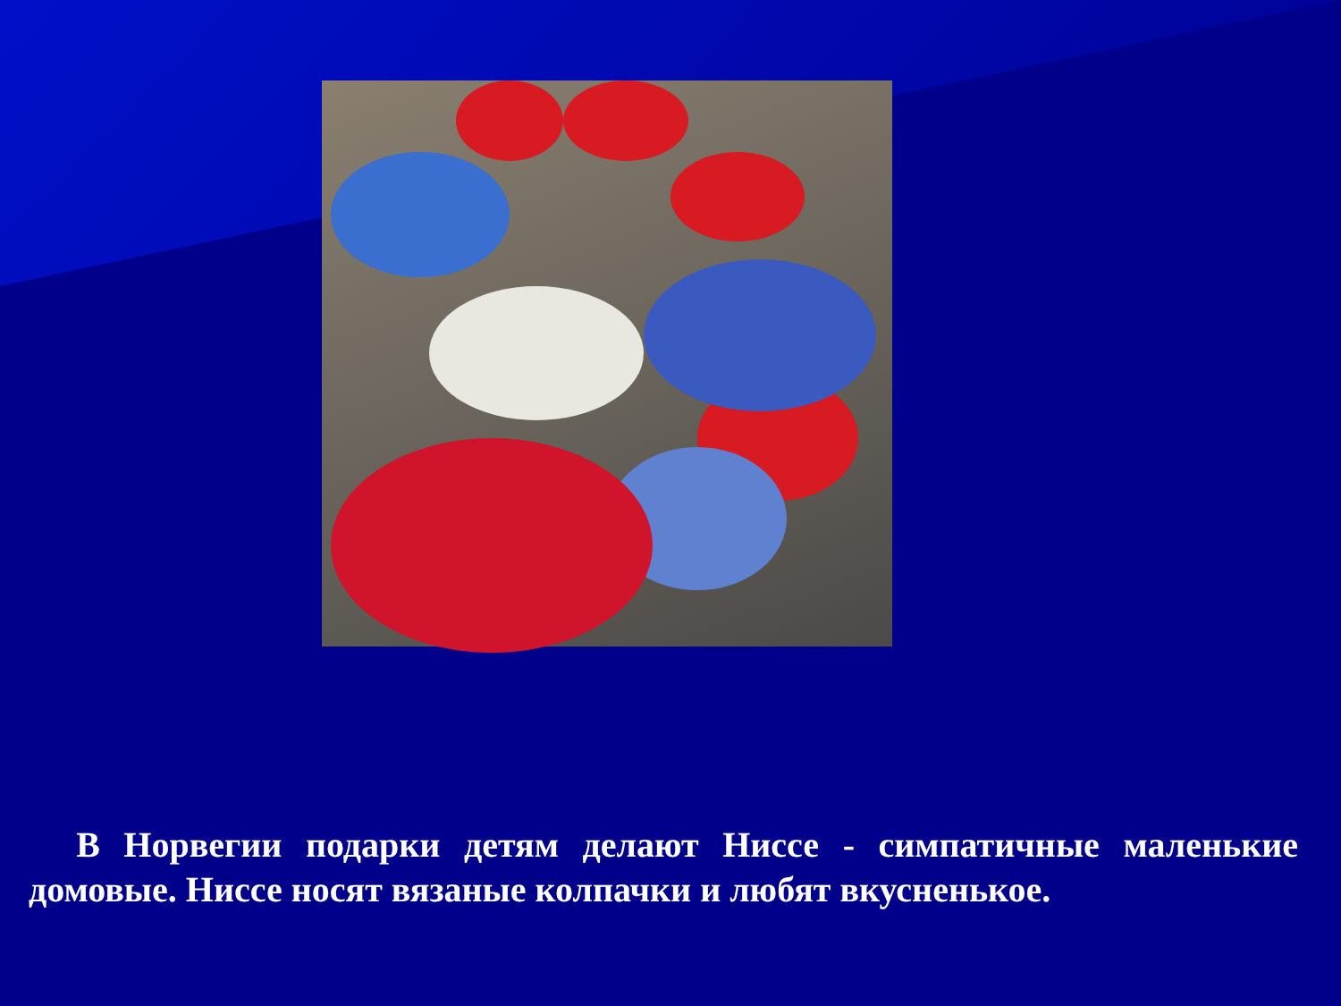В Норвегии подарки детям делают Ниссе - симпатичные маленькие домовые. Ниссе носят вязаные колпачки и любят вкусненькое.